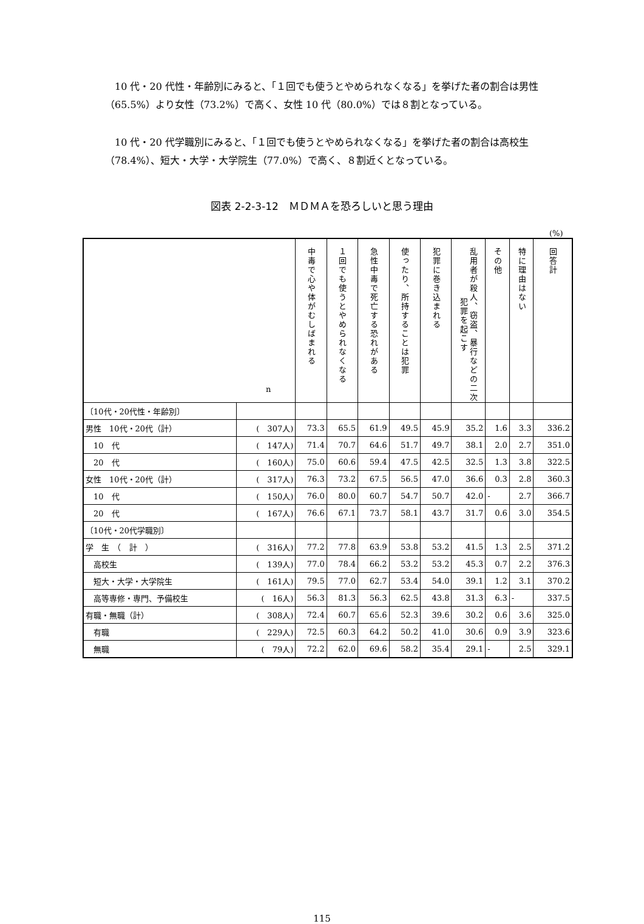10 代・20 代性・年齢別にみると、「１回でも使うとやめられなくなる」を挙げた者の割合は男性（65.5%）より女性（73.2%）で高く、女性 10 代（80.0%）では８割となっている。
　10 代・20 代学職別にみると、「１回でも使うとやめられなくなる」を挙げた者の割合は高校生（78.4%）、短大・大学・大学院生（77.0%）で高く、８割近くとなっている。
図表 2-2-3-12　ＭＤＭＡを恐ろしいと思う理由
(%)
| n | | 中毒で心や体がむしばまれる | １回でも使うとやめられなくなる | 急性中毒で死亡する恐れがある | 使ったり、所持することは犯罪 | 犯罪に巻き込まれる | 乱用者が殺人、窃盗、暴行などの二次犯罪を起こす | その他 | 特に理由はない | 回答計 |
| --- | --- | --- | --- | --- | --- | --- | --- | --- | --- | --- |
| 〔10代・20代性・年齢別〕 | | | | | | | | | | |
| 男性 10代・20代（計） | ( 307人) | 73.3 | 65.5 | 61.9 | 49.5 | 45.9 | 35.2 | 1.6 | 3.3 | 336.2 |
| 10 代 | ( 147人) | 71.4 | 70.7 | 64.6 | 51.7 | 49.7 | 38.1 | 2.0 | 2.7 | 351.0 |
| 20 代 | ( 160人) | 75.0 | 60.6 | 59.4 | 47.5 | 42.5 | 32.5 | 1.3 | 3.8 | 322.5 |
| 女性 10代・20代（計） | ( 317人) | 76.3 | 73.2 | 67.5 | 56.5 | 47.0 | 36.6 | 0.3 | 2.8 | 360.3 |
| 10 代 | ( 150人) | 76.0 | 80.0 | 60.7 | 54.7 | 50.7 | 42.0 | - | 2.7 | 366.7 |
| 20 代 | ( 167人) | 76.6 | 67.1 | 73.7 | 58.1 | 43.7 | 31.7 | 0.6 | 3.0 | 354.5 |
| 〔10代・20代学職別〕 | | | | | | | | | | |
| 学 生 （ 計 ） | ( 316人) | 77.2 | 77.8 | 63.9 | 53.8 | 53.2 | 41.5 | 1.3 | 2.5 | 371.2 |
| 高校生 | ( 139人) | 77.0 | 78.4 | 66.2 | 53.2 | 53.2 | 45.3 | 0.7 | 2.2 | 376.3 |
| 短大・大学・大学院生 | ( 161人) | 79.5 | 77.0 | 62.7 | 53.4 | 54.0 | 39.1 | 1.2 | 3.1 | 370.2 |
| 高等専修・専門、予備校生 | ( 16人) | 56.3 | 81.3 | 56.3 | 62.5 | 43.8 | 31.3 | 6.3 | - | 337.5 |
| 有職・無職（計） | ( 308人) | 72.4 | 60.7 | 65.6 | 52.3 | 39.6 | 30.2 | 0.6 | 3.6 | 325.0 |
| 有職 | ( 229人) | 72.5 | 60.3 | 64.2 | 50.2 | 41.0 | 30.6 | 0.9 | 3.9 | 323.6 |
| 無職 | ( 79人) | 72.2 | 62.0 | 69.6 | 58.2 | 35.4 | 29.1 | - | 2.5 | 329.1 |
115